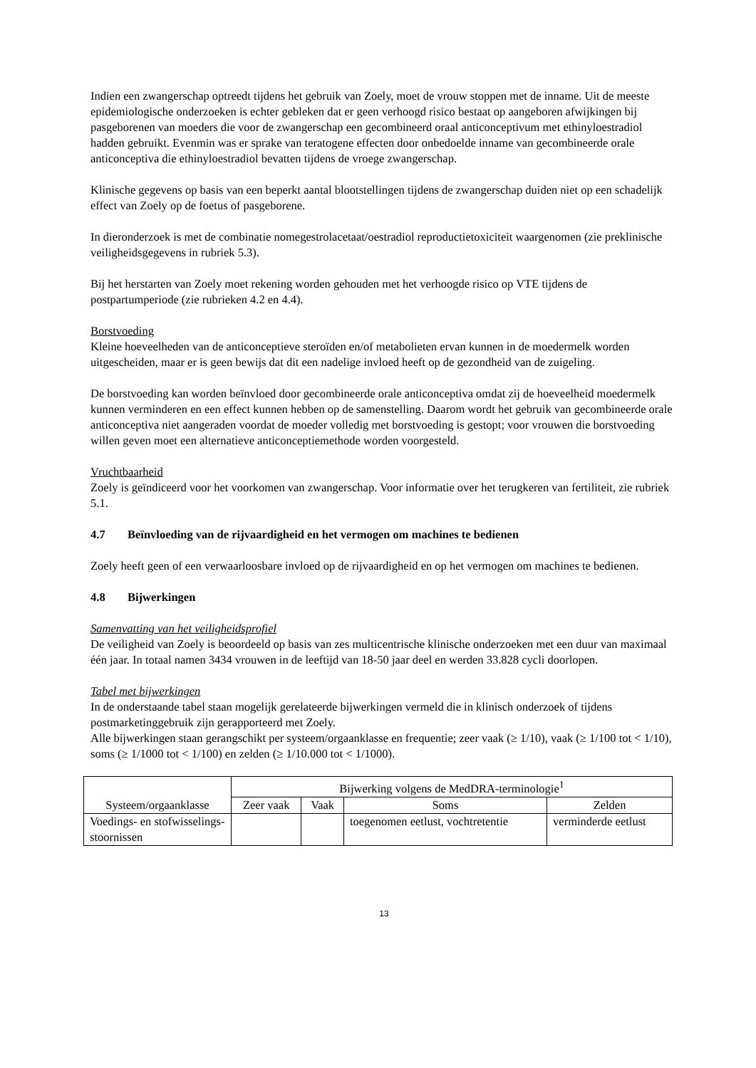Indien een zwangerschap optreedt tijdens het gebruik van Zoely, moet de vrouw stoppen met de inname. Uit de meeste epidemiologische onderzoeken is echter gebleken dat er geen verhoogd risico bestaat op aangeboren afwijkingen bij pasgeborenen van moeders die voor de zwangerschap een gecombineerd oraal anticonceptivum met ethinyloestradiol hadden gebruikt. Evenmin was er sprake van teratogene effecten door onbedoelde inname van gecombineerde orale anticonceptiva die ethinyloestradiol bevatten tijdens de vroege zwangerschap.
Klinische gegevens op basis van een beperkt aantal blootstellingen tijdens de zwangerschap duiden niet op een schadelijk effect van Zoely op de foetus of pasgeborene.
In dieronderzoek is met de combinatie nomegestrolacetaat/oestradiol reproductietoxiciteit waargenomen (zie preklinische veiligheidsgegevens in rubriek 5.3).
Bij het herstarten van Zoely moet rekening worden gehouden met het verhoogde risico op VTE tijdens de postpartumperiode (zie rubrieken 4.2 en 4.4).
Borstvoeding
Kleine hoeveelheden van de anticonceptieve steroïden en/of metabolieten ervan kunnen in de moedermelk worden uitgescheiden, maar er is geen bewijs dat dit een nadelige invloed heeft op de gezondheid van de zuigeling.
De borstvoeding kan worden beïnvloed door gecombineerde orale anticonceptiva omdat zij de hoeveelheid moedermelk kunnen verminderen en een effect kunnen hebben op de samenstelling. Daarom wordt het gebruik van gecombineerde orale anticonceptiva niet aangeraden voordat de moeder volledig met borstvoeding is gestopt; voor vrouwen die borstvoeding willen geven moet een alternatieve anticonceptiemethode worden voorgesteld.
Vruchtbaarheid
Zoely is geïndiceerd voor het voorkomen van zwangerschap. Voor informatie over het terugkeren van fertiliteit, zie rubriek 5.1.
4.7 Beïnvloeding van de rijvaardigheid en het vermogen om machines te bedienen
Zoely heeft geen of een verwaarloosbare invloed op de rijvaardigheid en op het vermogen om machines te bedienen.
4.8 Bijwerkingen
Samenvatting van het veiligheidsprofiel
De veiligheid van Zoely is beoordeeld op basis van zes multicentrische klinische onderzoeken met een duur van maximaal één jaar. In totaal namen 3434 vrouwen in de leeftijd van 18-50 jaar deel en werden 33.828 cycli doorlopen.
Tabel met bijwerkingen
In de onderstaande tabel staan mogelijk gerelateerde bijwerkingen vermeld die in klinisch onderzoek of tijdens postmarketinggebruik zijn gerapporteerd met Zoely.
Alle bijwerkingen staan gerangschikt per systeem/orgaanklasse en frequentie; zeer vaak (≥ 1/10), vaak (≥ 1/100 tot < 1/10), soms (≥ 1/1000 tot < 1/100) en zelden (≥ 1/10.000 tot < 1/1000).
| Systeem/orgaanklasse | Bijwerking volgens de MedDRA-terminologie<sup>1</sup> | | | |
| --- | --- | --- | --- | --- |
| | Zeer vaak | Vaak | Soms | Zelden |
| Voedings- en stofwisselings-stoornissen | | | toegenomen eetlust, vochtretentie | verminderde eetlust |
13